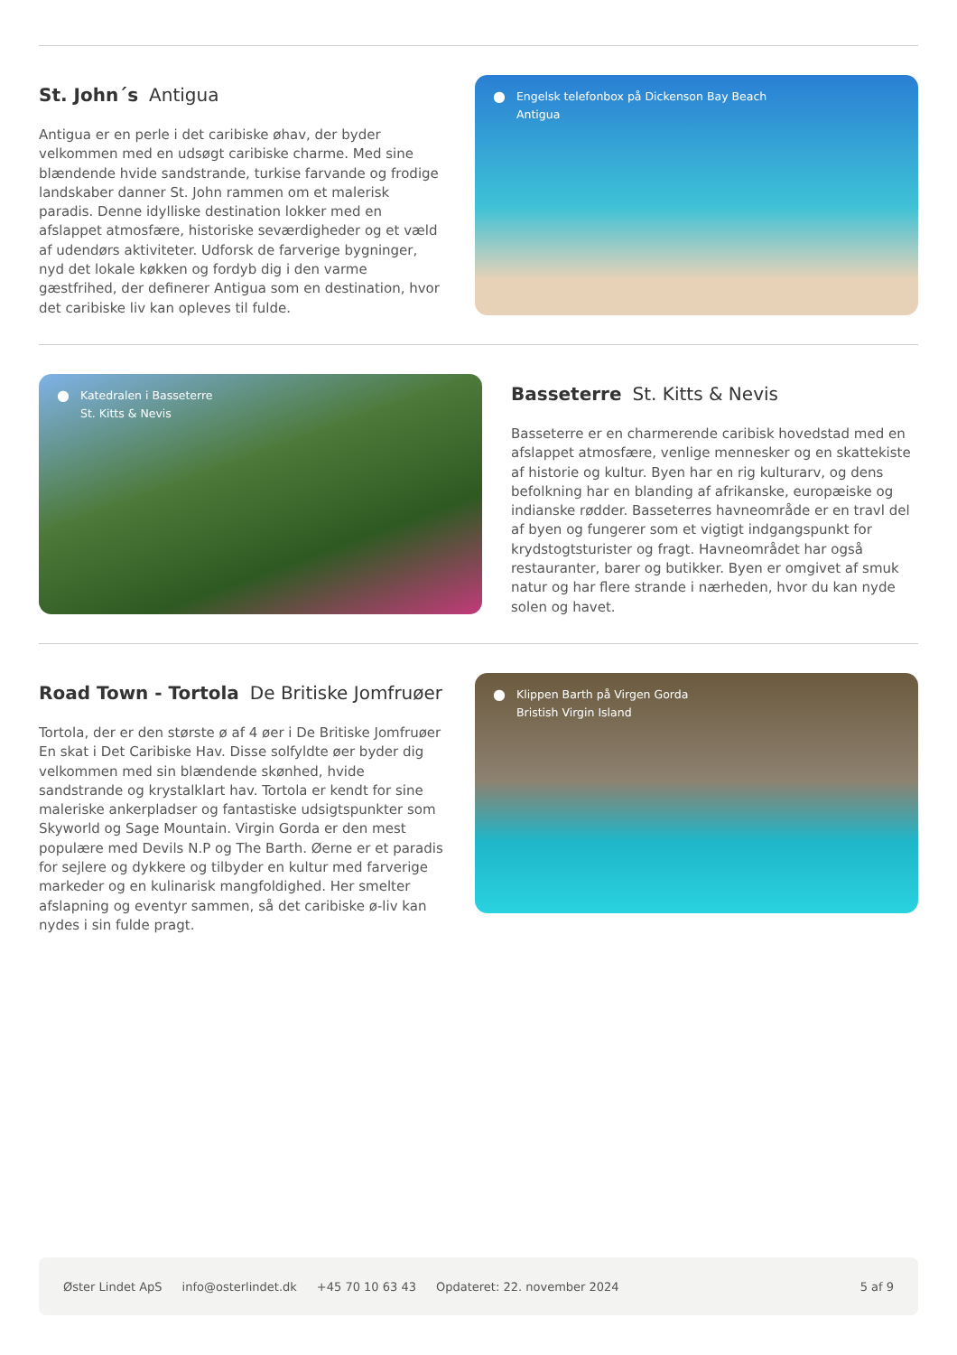St. John´s Antigua
Antigua er en perle i det caribiske øhav, der byder velkommen med en udsøgt caribiske charme. Med sine blændende hvide sandstrande, turkise farvande og frodige landskaber danner St. John rammen om et malerisk paradis. Denne idylliske destination lokker med en afslappet atmosfære, historiske seværdigheder og et væld af udendørs aktiviteter. Udforsk de farverige bygninger, nyd det lokale køkken og fordyb dig i den varme gæstfrihed, der definerer Antigua som en destination, hvor det caribiske liv kan opleves til fulde.
● Engelsk telefonbox på Dickenson Bay Beach
Antigua
● Katedralen i Basseterre
St. Kitts & Nevis
Basseterre St. Kitts & Nevis
Basseterre er en charmerende caribisk hovedstad med en afslappet atmosfære, venlige mennesker og en skattekiste af historie og kultur. Byen har en rig kulturarv, og dens befolkning har en blanding af afrikanske, europæiske og indianske rødder. Basseterres havneområde er en travl del af byen og fungerer som et vigtigt indgangspunkt for krydstogtsturister og fragt. Havneområdet har også restauranter, barer og butikker. Byen er omgivet af smuk natur og har flere strande i nærheden, hvor du kan nyde solen og havet.
Road Town - Tortola De Britiske Jomfruøer
Tortola, der er den største ø af 4 øer i De Britiske Jomfruøer En skat i Det Caribiske Hav. Disse solfyldte øer byder dig velkommen med sin blændende skønhed, hvide sandstrande og krystalklart hav. Tortola er kendt for sine maleriske ankerpladser og fantastiske udsigtspunkter som Skyworld og Sage Mountain. Virgin Gorda er den mest populære med Devils N.P og The Barth. Øerne er et paradis for sejlere og dykkere og tilbyder en kultur med farverige markeder og en kulinarisk mangfoldighed. Her smelter afslapning og eventyr sammen, så det caribiske ø-liv kan nydes i sin fulde pragt.
● Klippen Barth på Virgen Gorda
Bristish Virgin Island
Øster Lindet ApS info@osterlindet.dk +45 70 10 63 43 Opdateret: 22. november 2024 5 af 9